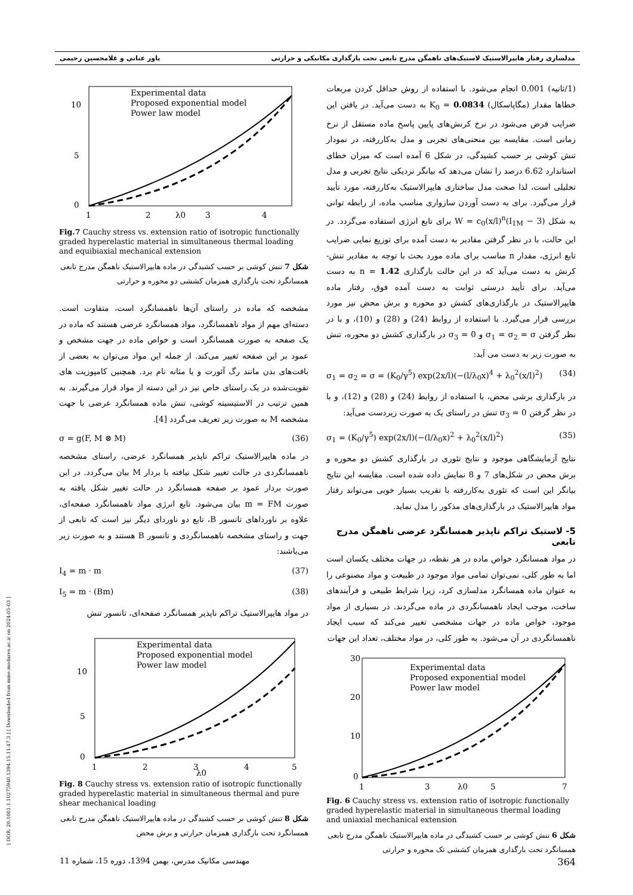مدلسازی رفتار هایپرالاستیک لاستیک‌های ناهمگن مدرج تابعی تحت بارگذاری مکانیکی و حرارتی یاور عنانی و غلامحسین رحیمی
(1/ثانیه) 0.001 انجام می‌شود. با استفاده از روش حداقل کردن مربعات خطاها مقدار (مگاپاسکال) 0.0834 = K<sub>0</sub> به دست می‌آید. در یافتن این ضرایب فرض می‌شود در نرخ کرنش‌های پایین پاسخ ماده مستقل از نرخ زمانی است. مقایسه بین منحنی‌های تجربی و مدل به‌کاررفته، در نمودار تنش کوشی بر حسب کشیدگی، در شکل 6 آمده است که میزان خطای استاندارد 6.62 درصد را نشان می‌دهد که بیانگر نزدیکی نتایج تجربی و مدل تحلیلی است، لذا صحت مدل ساختاری هایپرالاستیک به‌کاررفته، مورد تأیید قرار می‌گیرد. برای به دست آوردن سازواری مناسب ماده، از رابطه توانی به شکل W = c<sub>0</sub>(x/l)<sup>n</sup>(I<sub>1M</sub> − 3) برای تابع انرژی استفاده می‌گردد. در این حالت، با در نظر گرفتن مقادیر به دست آمده برای توزیع نمایی ضرایب تابع انرژی، مقدار n مناسب برای ماده مورد بحث با توجه به مقادیر تنش-کرنش به دست می‌آید که در این حالت بارگذاری 1.42 = n به دست می‌آید. برای تأیید درستی ثوابت به دست آمده فوق، رفتار ماده هایپرالاستیک در بارگذاری‌های کشش دو محوره و برش محض نیز مورد بررسی قرار می‌گیرد. با استفاده از روابط (24) و (28) و (10)، و با در نظر گرفتن σ<sub>1</sub> = σ<sub>2</sub> = σ و σ<sub>3</sub> = 0 در بارگذاری کشش دو محوره، تنش به صورت زیر به دست می آید:
σ<sub>1</sub> = σ<sub>2</sub> = σ = (K<sub>0</sub>/γ<sup>5</sup>) exp(2x/l)(−(l/λ<sub>0</sub>x)<sup>4</sup> + λ<sub>0</sub><sup>2</sup>(x/l)<sup>2</sup>) (34)
در بارگذاری برشی محض، با استفاده از روابط (24) و (28) و (12)، و با در نظر گرفتن σ<sub>3</sub> = 0 تنش در راستای یک به صورت زیردست می‌آید:
σ<sub>1</sub> = (K<sub>0</sub>/γ<sup>5</sup>) exp(2x/l)(−(l/λ<sub>0</sub>x)<sup>2</sup> + λ<sub>0</sub><sup>2</sup>(x/l)<sup>2</sup>) (35)
نتایج آزمایشگاهی موجود و نتایج تئوری در بارگذاری کشش دو محوره و برش محض در شکل‌های 7 و 8 نمایش داده شده است. مقایسه این نتایج بیانگر این است که تئوری به‌کاررفته با تقریب بسیار خوبی می‌تواند رفتار مواد هایپرالاستیک در بارگذاری‌های مذکور را مدل نماید.
5- لاستیک تراکم ناپذیر همسانگرد عرضی ناهمگن مدرج تابعی
در مواد همسانگرد خواص ماده در هر نقطه، در جهات مختلف یکسان است اما به طور کلی، نمی‌توان تمامی مواد موجود در طبیعت و مواد مصنوعی را به عنوان ماده همسانگرد مدلسازی کرد، زیرا شرایط طبیعی و فرآیندهای ساخت، موجب ایجاد ناهمسانگردی در ماده می‌گردند. در بسیاری از مواد موجود، خواص ماده در جهات مشخصی تغییر می‌کند که سبب ایجاد ناهمسانگردی در آن می‌شود. به طور کلی، در مواد مختلف، تعداد این جهات
30
20
10
0
1
3
λ0
5
7
Experimental data
Proposed exponential model
Power law model
Fig. 6 Cauchy stress vs. extension ratio of isotropic functionally graded hyperelastic material in simultaneous thermal loading and uniaxial mechanical extension
شکل 6 تنش کوشی بر حسب کشیدگی در ماده هایپرالاستیک ناهمگن مدرج تابعی همسانگرد تحت بارگذاری همزمان کششی تک محوره و حرارتی
10
5
0
1
2
λ0
3
4
Experimental data
Proposed exponential model
Power law model
Fig.7 Cauchy stress vs. extension ratio of isotropic functionally graded hyperelastic material in simultaneous thermal loading and equibiaxial mechanical extension
شکل 7 تنش کوشی بر حسب کشیدگی در ماده هایپرالاستیک ناهمگن مدرج تابعی همسانگرد تحت بارگذاری همزمان کششی دو محوره و حرارتی
مشخصه که ماده در راستای آن‌ها ناهمسانگرد است، متفاوت است. دسته‌ای مهم از مواد ناهمسانگرد، مواد همسانگرد عرضی هستند که ماده در یک صفحه به صورت همسانگرد است و خواص ماده در جهت مشخص و عمود بر این صفحه تغییر می‌کند. از جمله این مواد می‌توان به بعضی از بافت‌های بدن مانند رگ آئورت و یا مثانه نام برد. همچنین کامپوزیت های تقویت‌شده در یک راستای خاص نیز در این دسته از مواد قرار می‌گیرند. به همین ترتیب در الاستیسیته کوشی، تنش ماده همسانگرد عرضی با جهت مشخصه M به صورت زیر تعریف می‌گردد [4].
σ = g(F, M ⊗ M) (36)
در ماده هایپرالاستیک تراکم ناپذیر همسانگرد عرضی، راستای مشخصه ناهمسانگردی در حالت تغییر شکل نیافته با بردار M بیان می‌گردد. در این صورت بردار عمود بر صفحه همسانگرد در حالت تغییر شکل یافته به صورت m = FM بیان می‌شود. تابع انرژی مواد ناهمسانگرد صفحه‌ای، علاوه بر ناورداهای تانسور B، تابع دو ناوردای دیگر نیز است که تابعی از جهت و راستای مشخصه ناهمسانگردی و تانسور B هستند و به صورت زیر می‌باشند:
I<sub>4</sub> = m · m (37)
I<sub>5</sub> = m · (Bm) (38)
در مواد هایپرالاستیک تراکم ناپذیر همسانگرد صفحه‌ای، تانسور تنش
10
5
0
1
2
3
4
5
λ0
Experimental data
Proposed exponential model
Power law model
Fig. 8 Cauchy stress vs. extension ratio of isotropic functionally graded hyperelastic material in simultaneous thermal and pure shear mechanical loading
شکل 8 تنش کوشی بر حسب کشیدگی در ماده هایپرالاستیک ناهمگن مدرج تابعی همسانگرد تحت بارگذاری همزمان حرارتی و برش محض
مهندسی مکانیک مدرس، بهمن 1394، دوره 15، شماره 11 364
[ DOR: 20.1001.1.10275940.1394.15.11.47.3 ] [ Downloaded from mme.modares.ac.ir on 2024-05-03 ]